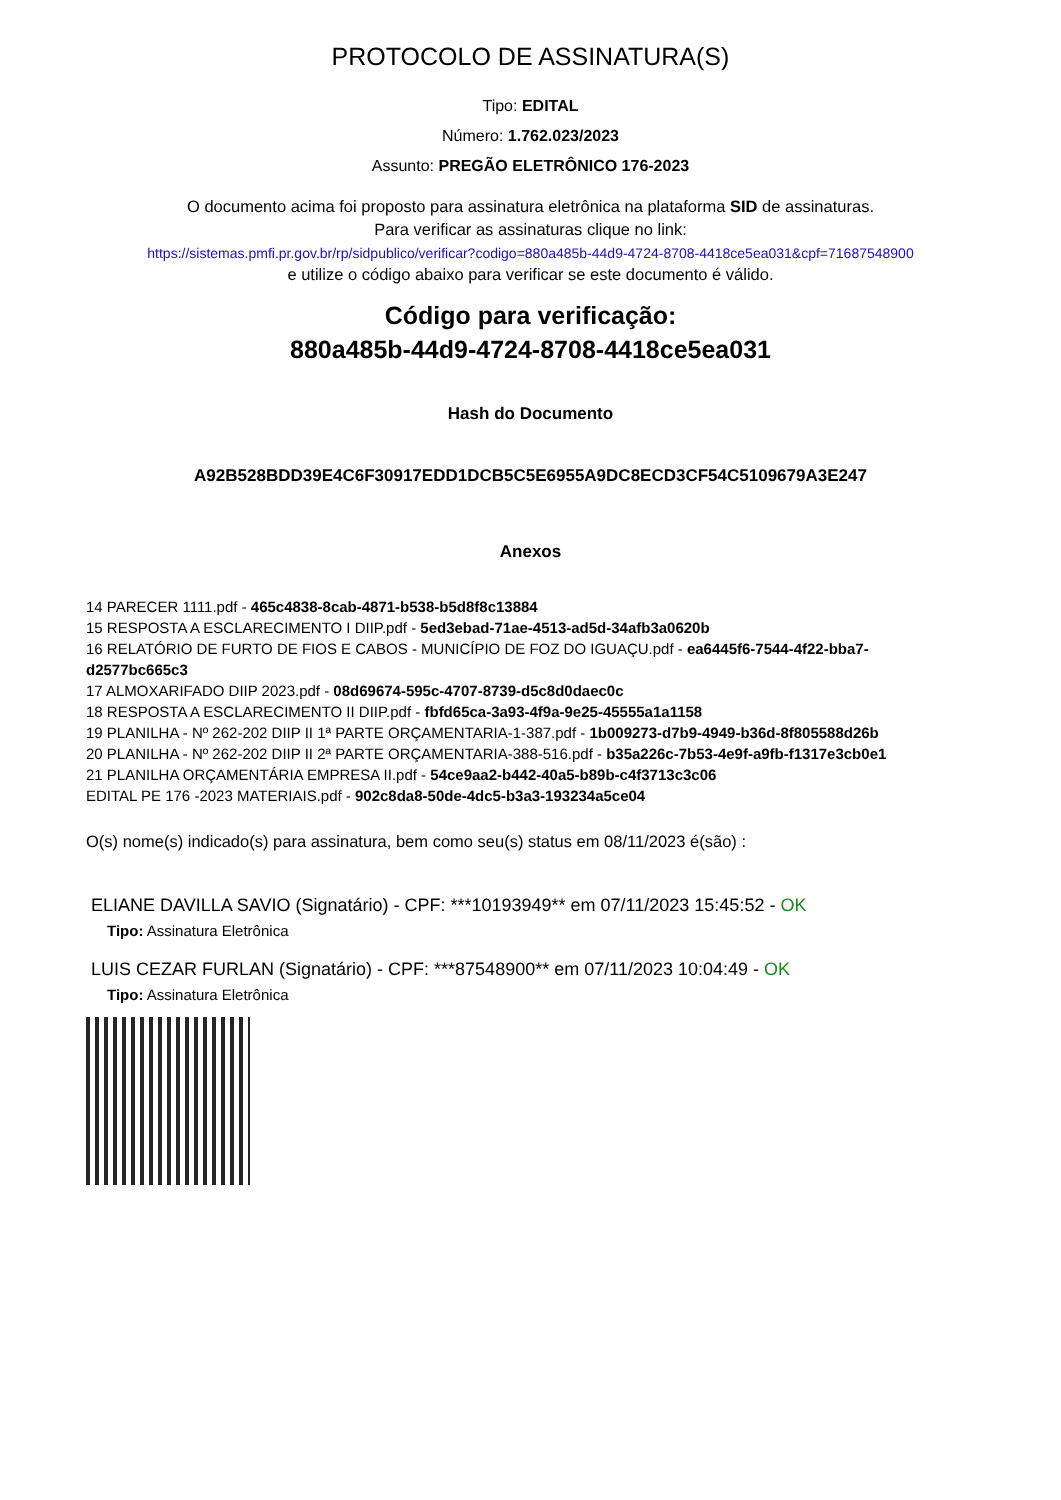PROTOCOLO DE ASSINATURA(S)
Tipo: EDITAL
Número: 1.762.023/2023
Assunto: PREGÃO ELETRÔNICO 176-2023
O documento acima foi proposto para assinatura eletrônica na plataforma SID de assinaturas.
Para verificar as assinaturas clique no link:
https://sistemas.pmfi.pr.gov.br/rp/sidpublico/verificar?codigo=880a485b-44d9-4724-8708-4418ce5ea031&cpf=71687548900
e utilize o código abaixo para verificar se este documento é válido.
Código para verificação:
880a485b-44d9-4724-8708-4418ce5ea031
Hash do Documento
A92B528BDD39E4C6F30917EDD1DCB5C5E6955A9DC8ECD3CF54C5109679A3E247
Anexos
14 PARECER 1111.pdf - 465c4838-8cab-4871-b538-b5d8f8c13884
15 RESPOSTA A ESCLARECIMENTO I DIIP.pdf - 5ed3ebad-71ae-4513-ad5d-34afb3a0620b
16 RELATÓRIO DE FURTO DE FIOS E CABOS - MUNICÍPIO DE FOZ DO IGUAÇU.pdf - ea6445f6-7544-4f22-bba7-d2577bc665c3
17 ALMOXARIFADO DIIP 2023.pdf - 08d69674-595c-4707-8739-d5c8d0daec0c
18 RESPOSTA A ESCLARECIMENTO II DIIP.pdf - fbfd65ca-3a93-4f9a-9e25-45555a1a1158
19 PLANILHA - Nº 262-202 DIIP II 1ª PARTE ORÇAMENTARIA-1-387.pdf - 1b009273-d7b9-4949-b36d-8f805588d26b
20 PLANILHA - Nº 262-202 DIIP II 2ª PARTE ORÇAMENTARIA-388-516.pdf - b35a226c-7b53-4e9f-a9fb-f1317e3cb0e1
21 PLANILHA ORÇAMENTÁRIA EMPRESA II.pdf - 54ce9aa2-b442-40a5-b89b-c4f3713c3c06
EDITAL PE 176 -2023 MATERIAIS.pdf - 902c8da8-50de-4dc5-b3a3-193234a5ce04
O(s) nome(s) indicado(s) para assinatura, bem como seu(s) status em 08/11/2023 é(são) :
ELIANE DAVILLA SAVIO (Signatário) - CPF: ***10193949** em 07/11/2023 15:45:52 - OK
Tipo: Assinatura Eletrônica
LUIS CEZAR FURLAN (Signatário) - CPF: ***87548900** em 07/11/2023 10:04:49 - OK
Tipo: Assinatura Eletrônica